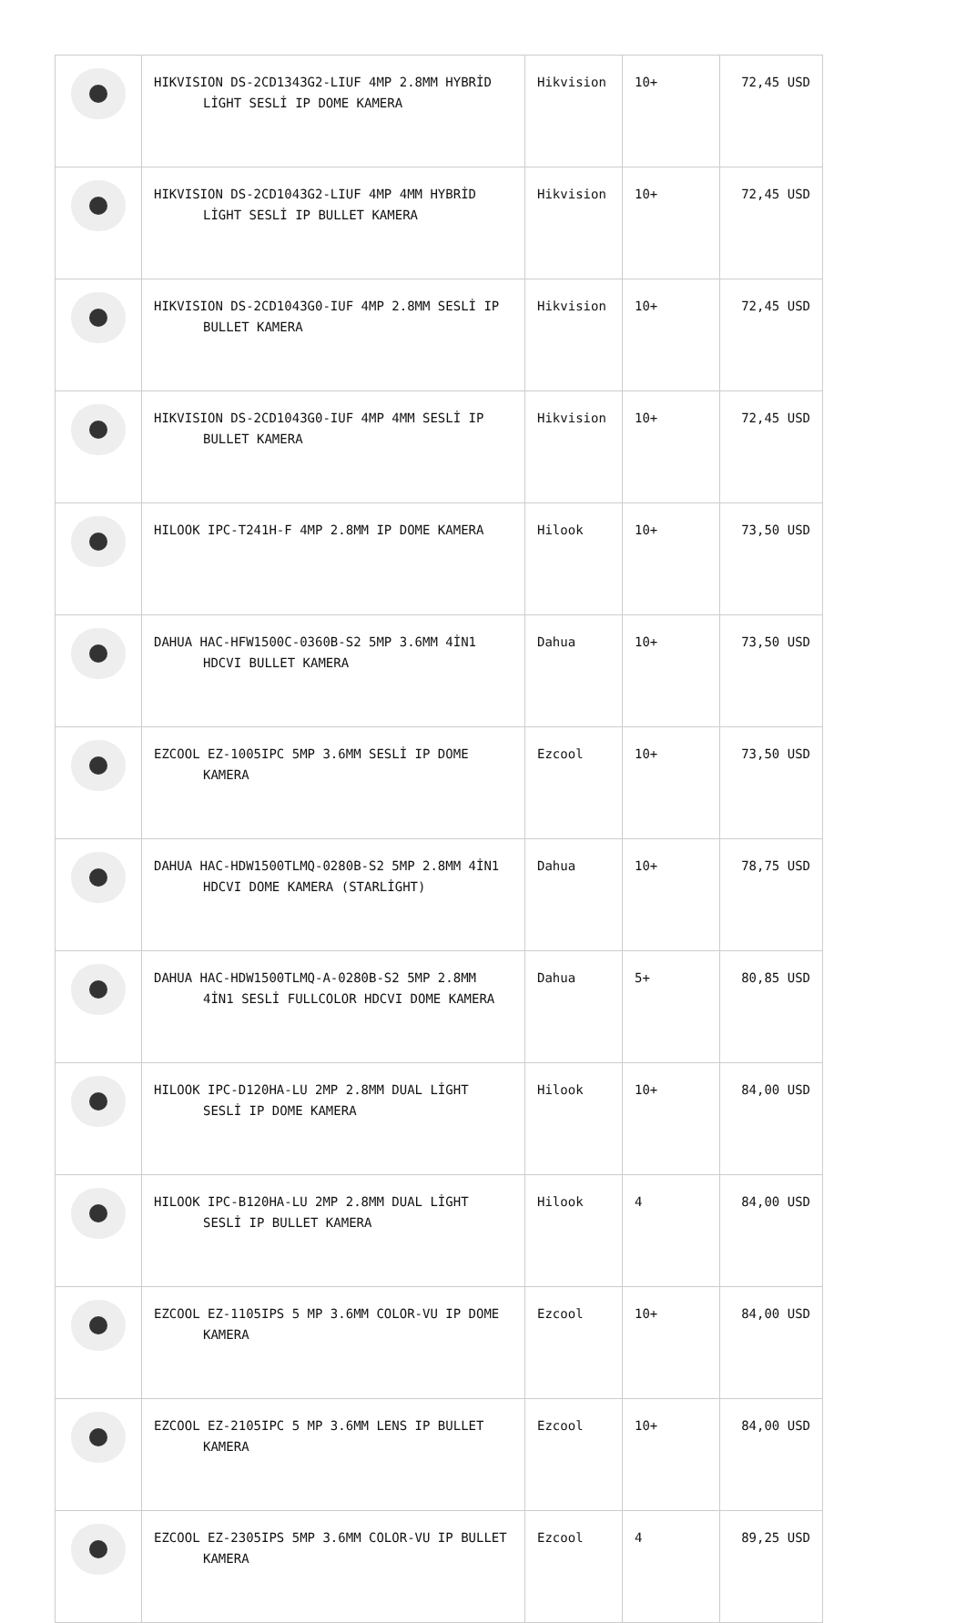| | HIKVISION DS-2CD1343G2-LIUF 4MP 2.8MM HYBRİD LİGHT SESLİ IP DOME KAMERA | Hikvision | 10+ | 72,45 USD |
| | HIKVISION DS-2CD1043G2-LIUF 4MP 4MM HYBRİD LİGHT SESLİ IP BULLET KAMERA | Hikvision | 10+ | 72,45 USD |
| | HIKVISION DS-2CD1043G0-IUF 4MP 2.8MM SESLİ IP BULLET KAMERA | Hikvision | 10+ | 72,45 USD |
| | HIKVISION DS-2CD1043G0-IUF 4MP 4MM SESLİ IP BULLET KAMERA | Hikvision | 10+ | 72,45 USD |
| | HILOOK IPC-T241H-F 4MP 2.8MM IP DOME KAMERA | Hilook | 10+ | 73,50 USD |
| | DAHUA HAC-HFW1500C-0360B-S2 5MP 3.6MM 4İN1 HDCVI BULLET KAMERA | Dahua | 10+ | 73,50 USD |
| | EZCOOL EZ-1005IPC 5MP 3.6MM SESLİ IP DOME KAMERA | Ezcool | 10+ | 73,50 USD |
| | DAHUA HAC-HDW1500TLMQ-0280B-S2 5MP 2.8MM 4İN1 HDCVI DOME KAMERA (STARLİGHT) | Dahua | 10+ | 78,75 USD |
| | DAHUA HAC-HDW1500TLMQ-A-0280B-S2 5MP 2.8MM 4İN1 SESLİ FULLCOLOR HDCVI DOME KAMERA | Dahua | 5+ | 80,85 USD |
| | HILOOK IPC-D120HA-LU 2MP 2.8MM DUAL LİGHT SESLİ IP DOME KAMERA | Hilook | 10+ | 84,00 USD |
| | HILOOK IPC-B120HA-LU 2MP 2.8MM DUAL LİGHT SESLİ IP BULLET KAMERA | Hilook | 4 | 84,00 USD |
| | EZCOOL EZ-1105IPS 5 MP 3.6MM COLOR-VU IP DOME KAMERA | Ezcool | 10+ | 84,00 USD |
| | EZCOOL EZ-2105IPC 5 MP 3.6MM LENS IP BULLET KAMERA | Ezcool | 10+ | 84,00 USD |
| | EZCOOL EZ-2305IPS 5MP 3.6MM COLOR-VU IP BULLET KAMERA | Ezcool | 4 | 89,25 USD |